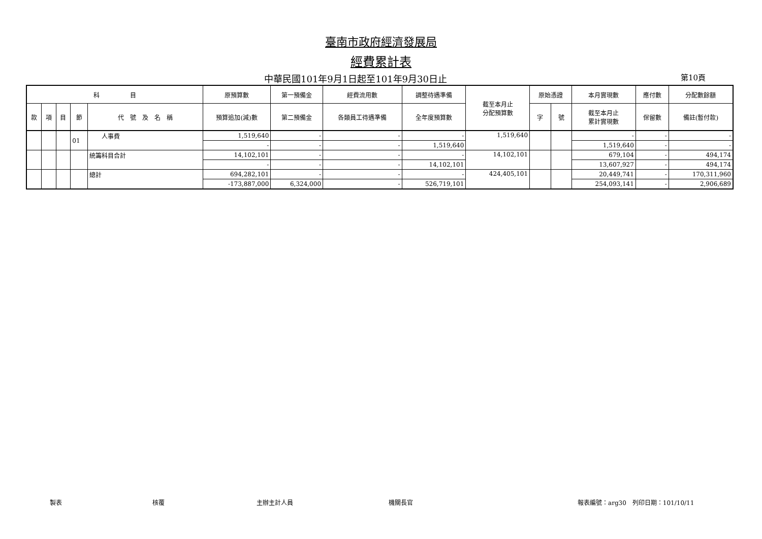臺南市政府經濟發展局
經費累計表
中華民國101年9月1日起至101年9月30日止
第10頁
| 科 目 | | | | | 原預算數 | 第一預備金 | 經費流用數 | 調整待遇準備 | 截至本月止 分配預算數 | 原始憑證 | | 本月實現數 | 應付數 | 分配數餘額 |
| --- | --- | --- | --- | --- | --- | --- | --- | --- | --- | --- | --- | --- | --- | --- |
| 款 | 項 | 目 | 節 | 代 號 及 名 稱 | 預算追加(減)數 | 第二預備金 | 各類員工待遇準備 | 全年度預算數 | | 字 | 號 | 截至本月止 累計實現數 | 保留數 | 備註(暫付款) |
| | | | 01 | 人事費 | 1,519,640 | - | - | - | 1,519,640 | | | - | - | - |
| | | | | | - | - | - | 1,519,640 | | | | 1,519,640 | - | - |
| | | | | 統籌科目合計 | 14,102,101 | - | - | - | 14,102,101 | | | 679,104 | - | 494,174 |
| | | | | | - | - | - | 14,102,101 | | | | 13,607,927 | - | 494,174 |
| | | | | 總計 | 694,282,101 | - | - | - | 424,405,101 | | | 20,449,741 | - | 170,311,960 |
| | | | | | -173,887,000 | 6,324,000 | - | 526,719,101 | | | | 254,093,141 | - | 2,906,689 |
製表 核覆 主辦主計人員 機關長官 報表編號：arg30　列印日期：101/10/11